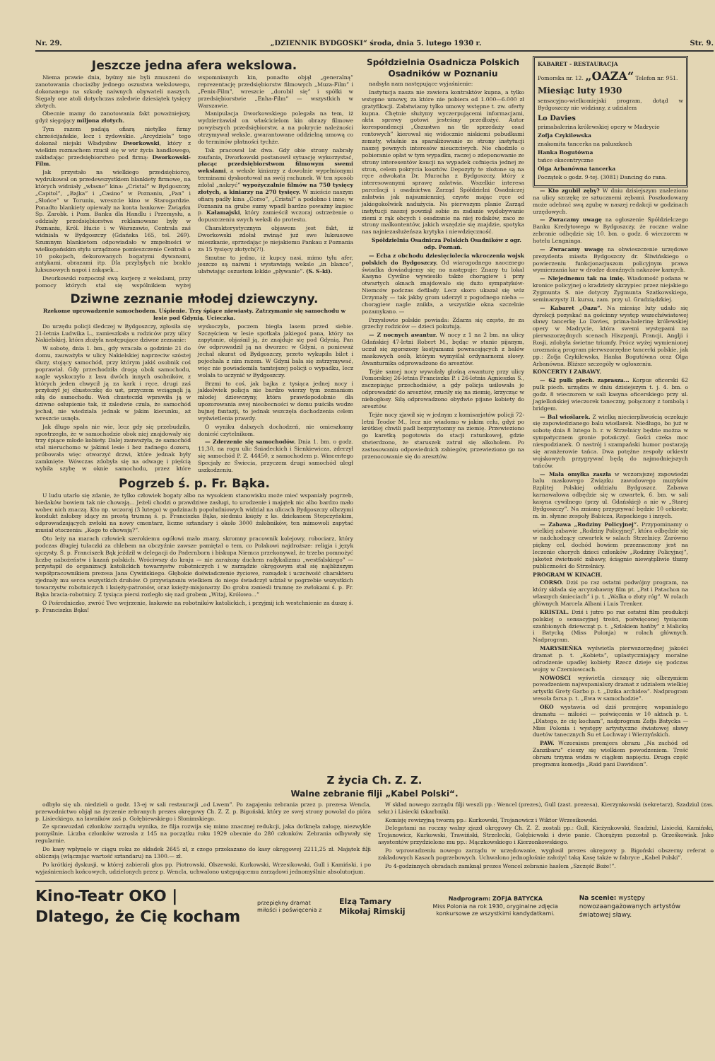Nr. 29. „DZIENNIK BYDGOSKI“ środa, dnia 5. lutego 1930 r. Str. 9.
Jeszcze jedna afera wekslowa.
Niema prawie dnia, byśmy nie byli zmuszeni do zanotowania chociażby jednego oszustwa wekslowego, dokonanego na szkodę naiwnych obywateli naszych. Sięgały one atoli dotychczas zaledwie dziesiątek tysięcy złotych.
Obecnie mamy do zanotowania fakt poważniejszy, gdyż sięgający miljona złotych.
Tym razem padają ofiarą nietylko firmy chrześcijańskie, lecz i żydowskie. „Arcydzieła“ tego dokonał niejaki Władysław Dworkowski, który z wielkim rozmachem rzucił się w wir życia handlowego, zakładając przedsiębiorstwo pod firmą: Dworkowski-Film.
Jak przystało na wielkiego przedsiębiorcę, wydrukował on przedewszystkiem blankiety firmowe, na których widniały „własne“ kina: „Cristal“ w Bydgoszczy, „Capitol“, „Bajka“ i „Casino“ w Poznaniu, „Pan“ i „Słońce“ w Toruniu, wreszcie kino w Starogardzie. Ponadto blankiety opiewały na konta bankowe: Związku Sp. Zarobk. i Pozn. Banku dla Handlu i Przemysłu, a oddziały przedsiębiorstwa reklamowane były w Poznaniu, Król. Hucie i w Warszawie, Centrala zaś widniała w Bydgoszczy (Gdańska 165, tel. 269). Szumnym blankietom odpowiadało w zmpełności w wielkopańskim stylu urządzone pomieszczenie Centrali o 10 pokojach, dekorowanych bogatymi dywanami, antykami, obrazami itp. Dla przybyłych nie brakło luksusowych napoi i zakąsek...
Dworkowski rozpoczął swą karjerę z wekslami, przy pomocy których stał się wspólnikiem wyżej wspomnianych kin, ponadto objął „generalną“ reprezentację przedsiębiorstw filmowych „Muza-Film“ i „Fenix-Film“, wreszcie „dorobił się“ i spółki w przedsiębiorstwie „Enha-Film“ — wszystkich w Warszawie.
Manipulacja Dworkowskiego polegała na tem, iż wydzierżawiał on właścicielom kin obrazy filmowe powyższych przedsiębiorstw, a na pokrycie należności otrzymywał weksle, gwarantowane oddzielną umową co do terminów płatności tychże.
Tak pracował lat dwa. Gdy obie strony nabrały zaufania, Dworkowski postanowił sytuację wykorzystać, płacąc przedsiębiorstwom filmowym swemi wekslami, a weksle kiniarzy z dowolnie wypełnionymi terminami dyskontował na swój rachunek. W ten sposób zdołał „nakryć“ wypożyczalnie filmów na 750 tysięcy złotych, a kiniarzy na 270 tysięcy. W mieście naszym ofiarą padły kina „Corso“, „Cristal“ a podobno i inne; w Poznaniu na grube sumy wpadł bardzo poważny kupiec p. Kałamajski, który zamieścił wczoraj ostrzeżenie o dopuszczeniu swych weksli do protestu.
Charakterystycznym objawem jest fakt, iż Dworkowski zdołał zwinąć już swe luksusowe mieszkanie, sprzedając je niejakiemu Pankau z Poznania za 15 tysięcy złotych(?!).
Smutne to jedno, iż kupcy nasi, mimo tylu afer, jeszcze są naiwni i wystawiają weksle „in blanco“, ułatwiając oszustom lekkie „pływanie“. (S. S-ki).
Dziwne zeznanie młodej dziewczyny.
Rzekome uprowadzenie samochodem. Uśpienie. Trzy śpiące niewiasty. Zatrzymanie się samochodu w lesie pod Gdynią. Ucieczka.
Do urzędu policji śledczej w Bydgoszczy, zgłosiła się 21-letnia Ludwika L., zamieszkała u rodziców przy ulicy Nakielskiej, która złożyła następujące dziwne zeznanie:
W sobotę, dnia 1. bm., gdy wracała o godzinie 21 do domu, zauważyła w ulicy Nakielskiej naprzeciw szóstej śluzy, stojący samochód, przy którym jakiś osobnik coś poprawiał. Gdy przechodziła drogą obok samochodu, nagle wyskoczyło z lasu dwóch innych osobników, z których jeden chwycił ją za kark i ręce, drugi zaś przyłożył jej chusteczkę do ust, przyczem wciągnęli ją siłą do samochodu. Woń chusteczki wprawiła ją w dziwne osłupienie tak, iż zaledwie czuła, że samochód jechał, nie wiedziała jednak w jakim kierunku, aż wreszcie usnęła.
Jak długo spała nie wie, lecz gdy się przebudziła, spostrzegła, że w samochodzie obok niej znajdowały się trzy śpiące młode kobiety. Dalej zauważyła, że samochód stał nieruchomo w jakimś lesie i bez żadnego dozoru, próbowała więc otworzyć drzwi, które jednak były zamknięte. Wówczas zdobyła się na odwagę i pięścią wybiła szybę w oknie samochodu, przez które wyskoczyła, poczem biegła lasem przed siebie. Szczęściem w lesie spotkała jakiegoś pana, który na zapytanie, objaśnił ją, że znajduje się pod Gdynią. Pan ów odprowadził ją na dworzec w Gdyni, a ponieważ jechał akurat od Bydgoszczy, przeto wykupiła bilet i pojechała z nim razem. W Gdyni bała się zatrzymywać, więc nie powiadomiła tamtejszej policji o wypadku, lecz wolała to uczynić w Bydgoszczy.
Brzmi to coś, jak bajka z tysiąca jednej nocy i jakkolwiek policja nie bardzo wierzy tym zeznaniom młodej dziewczyny, która prawdopodobnie dla upozorowania swej nieobecności w domu puściła wodze bujnej fantazji, to jednak wszczęła dochodzenia celem wyświetlenia prawdy.
O wyniku dalszych dochodzeń, nie omieszkamy donieść czytelnikom.
— Zderzenie się samochodów. Dnia 1. bm. o godz. 11,30, na rogu ulic Śniadeckich i Sienkiewicza, zderzył się samochód P. Z. 44450, z samochodem p. Wincentego Specjały ze Świecia, przyczem drugi samochód uległ uszkodzeniu.
Pogrzeb ś. p. Fr. Bąka.
U ludu utarło się zdanie, że tylko człowiek bogaty albo na wysokiem stanowisku może mieć wspaniały pogrzeb, biedaków bowiem tak nie chowają... Jeżeli chodzi o prawdziwe zasługi, to urodzenie i majątek nic albo bardzo mało wobec nich znaczą. Kto np. wczoraj (3 lutego) w godzinach popołudniowych widział na ulicach Bydgoszczy olbrzymi kondukt żałobny idący za prostą trumną ś. p. Franciszka Bąka, siedmiu księży z ks. dziekanem Stepczyńskim, odprowadzających zwłoki na nowy cmentarz, liczne sztandary i około 3000 żałobników, ten mimowoli zapytać musiał otoczenia: „Kogo to chowają?“.
Oto leży na marach człowiek szerokiemu ogółowi mało znany, skromny pracownik kolejowy, robociarz, który podczas długiej tułaczki za chlebem na obczyźnie zawsze pamiętał o tem, co Polakowi najdroższe: religja i język ojczysty. Ś. p. Franciszek Bąk jeździł w delegacji do Padernborn i biskupa Niemca przekonywał, że trzeba pomnożyć liczbę nabożeństw i kazań polskich. Wróciwszy do kraju — nie zarażony duchem radykalizmu „westfalskiego“ — przystąpił do organizacji katolickich towarzystw robotniczych i w zarządzie okręgowym stał się najbliższym współpracownikiem prezesa Jana Cywińskiego. Głębokie doświadczenie życiowe, rozsądek i uczciwość charakteru zjednały mu serca wszystkich druhów. O przywiązaniu wielkiem do niego świadczył udział w pogrzebie wszystkich towarzystw robotniczych i księży-patronów, oraz księży-misjonarzy. Do grobu zaniesli trumnę ze zwłokami ś. p. Fr. Bąka bracia-robotnicy. Z tysiąca piersi rozległo się nad grobem „Witaj, Królowo...“
O Pośredniczko, zwróć Twe wejrzenie, łaskawie na robotników katolickich, i przyjmij ich westchnienie za duszę ś. p. Franciszka Bąka!
Spółdzielnia Osadnicza Polskich Osadników w Poznaniu
nadsyła nam następujące wyjaśnienie:
Instytucja nasza nie zawiera kontraktów kupna, a tylko wstępne umowy, za które nie pobiera od 1.000—6.000 zł gratyfikacji. Załatwiamy tylko umowy wstępne t. zw. oferty kupna. Chętnie służymy wyczerpującemi informacjami, akta sprawy gotowi jesteśmy przedłożyć. Autor korespondencji „Oszustwa na tle sprzedaży osad rentowych“ kierował się widocznie niskiemi pobudkami zemsty, właśnie za sparaliżowanie ze strony instytucji naszej pewnych interesów nieuczciwych. Nie chodziło o pobieranie opłat w tym wypadku, raczej o zdeponowanie ze strony interesentów kaucji na wypadek cofnięcia jednej ze stron, celem pokrycia kosztów. Depozyty te złożone są na ręce adwokata Dr. Muracha z Bydgoszczy, który z interesowanymi sprawę załatwia. Wszelkie interesa parcelacji i osadnictwa Zarząd Spółdzielni Osadniczej załatwia jak najsumienniej, czyste mając ręce od jakiegokolwiek nadużycia. Na pierwszym planie Zarząd instytucji naszej powziął sobie za zadanie wydobywanie ziemi z rąk obcych i osadzanie na niej rodaków, zaco ze strony malkontentów, jakich wszędzie się znajdzie, spotyka nas najniezasłużeńsza krytyka i niewdzięczność.
Spółdzielnia Osadnicza Polskich Osadników z ogr. odp. Poznań.
— Echa z obchodu dziesięciolecia wkroczenia wojsk polskich do Bydgoszczy. Od wiarogodnego naocznego świadka dowiadujemy się no następuje: Znany tu lokal Kasyno Cywilne wywiesiło także chorągiew i przy otwartych oknach znajdowało się dużo sympatyków-Niemców podczas defilady. Lecz skoro ukazał się wóz Drzymały — tak jakby grom uderzył z pogodnego nieba — chorągiew nagle znikła, a wszystkie okna szczelnie pozamykano. —
Przysłowie polskie powiada: Zdarza się często, że za grzechy rodziców — dzieci pokutują.
— Z nocnych awantur. W nocy z 1 na 2 bm. na ulicy Gdańskiej 47-letni Robert M., będąc w stanie pijanym, uczuł się zgorszony kostjumami powracających z balów maskowych osób, którym wymyślał ordynarnemi słowy. Awanturnika odprowadzono do aresztów.
Tejże samej nocy wywołały głośną awanturę przy ulicy Pomorskiej 26-letnia Franciszka P. i 26-letnia Agnieszka S., zaczepiając przechodniów, a gdy policja usiłowała je odprowadzić do aresztów, rzuciły się na ziemię, krzycząc w niebogłosy. Siłą odprowadzono obydwie pijane kobiety do aresztów.
Tejże nocy zjawił się w jednym z komisarjatów policji 72-letni Teodor M., lecz nie wiadomo w jakim celu, gdyż po krótkiej chwili padł bezprzytomny na ziemię. Przewieziono go karetką pogotowia do stacji ratunkowej, gdzie stwierdzono, że staruszek zatruł się alkoholem. Po zastosowaniu odpowiednich zabiegów, przewieziono go na przenocowanie się do aresztów.
KABARET - RESTAURACJA
Pomorska nr. 12. „OAZA“ Telefon nr. 951.
Miesiąc luty 1930
sensacyjno-wielkomiejski program, dotąd w Bydgoszczy nie widziany, z udziałem
Lo Davies
primabalerina królewskiej opery w Madrycie
Zofja Czykilewska
znakomita tancerka na paluszkach
Hanka Bogutówna
tańce ekscentryczne
Olga Arbanówna tancerka
Początek o godz. 9-tej. (3081) Dancing do rana.
— Kto zgubił zęby? W dniu dzisiejszym znaleziono na ulicy szczękę ze sztucznemi zębami. Poszkodowany może odebrać swą zgubę w naszej redakcji w godzinach urzędowych.
— Zwracamy uwagę na ogłoszenie Spółdzielczego Banku Kredytowego w Bydgoszczy, że roczne walne zebranie odbędzie się 10. bm. o godz. 6 wieczorem w hotelu Lengninga.
— Zwracamy uwagę na obwieszczenie urzędowe prezydenta miasta Bydgoszczy dr. Śliwińskiego o powierzeniu funkcjonarjuszom policyjnym prawa wymierzania kar w drodze doraźnych nakazów karnych.
— Niejednemu tak na imię. Wiadomość podana w kronice policyjnej o kradzieży skrzypiec przez niejakiego Zygmunta S. nie dotyczy Zygmunta Szatkowskiego, seminarzysty II. kursu, zam. przy ul. Grudziądzkiej.
— Kabaret „Oaza“. Na miesiąc luty udało się dyrekcji pozyskać na gościnny występ wszechświatowej sławy tancerkę Lo Davies, prima-balerinę królewskiej opery w Madrycie, która swemi występami na pierwszorzędnych scenach Hiszpanji, Francji, Anglji i Rosji, zdobyła świetne triumfy. Prócz wyżej wymienionej urozmaicą program pierwszorzędne tancerki polskie, jak pp.: Zofja Czykilewska, Hanka Bogutówna oraz Olga Arbanówna. Bliższe szczegóły w ogłoszeniu.
KONCERTY I ZABAWY.
— 62 pułk piech. zaprasza... Korpus oficerski 62 pułk piech. urządza w dniu dzisiejszym t. j. 4. bm. o godz. 8 wieczorem w sali kasyna oficerskiego przy ul. Jagiellońskiej wieczorek taneczny, połączony z tombolą i bridgem.
— Bal wioślarek. Z wielką niecierpliwością oczekuje się zapowiedzianego balu wioślarek. Niedługo, bo już w sobotę dnia 8 lutego b. r. w Strzelnicy będzie można w sympatycznem gronie potańczyć. Gości czeka moc niespodzianek. O nastrój i szampański humor postarają się aranżerowie tańca. Dwa potężne zespoły orkiestr wojskowych przygrywać będą do najmodniejszych tańców.
— Mała omyłka zaszła w wczorajszej zapowiedzi balu maskowego Związku zawodowego muzyków Rzplitej Polskiej oddziału Bydgoszcz. Zabawa karnawałowa odbędzie się w czwartek, 6. bm. w sali kasyna cywilnego (przy ul. Gdańskiej) a nie w „Starej Bydgoszczy“. Na zmianę przygrywać będzie 10 orkiestr, m. in. słynne zespoły Babicza, Rapackiego i innych.
— Zabawa „Rodziny Policyjnej“. Przypominamy o wielkiej zabawie „Rodziny Policyjnej“, która odbędzie się w nadchodzący czwartek w salach Strzelnicy. Zarówno piękny cel, dochód bowiem przeznaczony jest na leczenie chorych dzieci członków „Rodziny Policyjnej“, jakoteż świetność zabawy, ściągnie niewątpliwie tłumy publiczności do Strzelnicy.
PROGRAM W KINACH.
CORSO. Dziś po raz ostatni podwójny program, na który składa się arcyzabawny film pt. „Pat i Patachon na własnych śmieciach“ i p. t. „Walka o złoty róg“. W rolach głównych Marcela Albani i Luis Trenker.
KRISTAL. Dziś i jutro po raz ostatni film produkcji polskiej o sensacyjnej treści, poświęconej tysiącom szańbionych dziewcząt p. t. „Szlakiem hańby“ z Malicką i Batycką (Miss Polonja) w rolach głównych. Nadprogram.
MARYSIEŃKA wyświetla pierwszorzędnej jakości dramat p. t. „Kobieta“, uplastyczniający moralne odrodzenie upadłej kobiety. Rzecz dzieje się podczas wojny w Czerniowcach.
NOWOŚCI wyświetla cieszący się olbrzymiem powodzeniem najwspanialszy dramat z udziałem wielkiej artystki Grety Garbo p. t. „Dzika archidea“. Nadprogram wesoła farsa p. t. „Ewa w samochodzie“.
OKO wystawia od dziś premjerę wspaniałego dramatu — miłości — poświęcenia w 10 aktach p. t. „Dlatego, że cię kocham“, nadprogram Zofja Batycka — Miss Polonia i występy artystyczne światowej sławy duetów tanecznych Su et Lochway i Wierzyńskich.
PAW. Wczoraisza premjera obrazu „Na zachód od Zanzibaru“ cieszy się wielkiem powodzeniem. Treść obrazu trzyma widza w ciągłem napięciu. Druga część programu komedja „Raid pani Dawidson“.
Z życia Ch. Z. Z.
Walne zebranie filji „Kabel Polski“.
odbyło się ub. niedzieli o godz. 13-ej w sali restauracji „od Lwem“. Po zagajeniu zebrania przez p. prezesa Wencla, przewodnictwo objął na życzenie zebranych prezes okręgowy Ch. Z. Z. p. Bigoński, który ze swej strony powołał do pióra p. Lisieckiego, na ławników zaś p. Gołębiewskiego i Słonimskiego.
Ze sprawozdań członków zarządu wynika, że filja rozwija się mimo znacznej redukcji, jaka dotknęła załogę, niezwykle pomyślnie. Liczba członków wzrosła z 145 na początku roku 1929 obecnie do 280 członków. Zebrania odbywały się regularnie.
Do kasy wpłynęło w ciągu roku ze składek 2645 zł, z czego przekazano do kasy okręgowej 2211,25 zł. Majątek filji obliczają (włączając wartość sztandaru) na 1300.— zł.
Po krótkiej dyskusji, w której zabierali głos pp. Piotrowski, Olszewski, Kurkowski, Wrzesikowski, Gull i Kamiński, i po wyjaśnieniach końcowych, udzielonych przez p. Wencla, uchwalono ustępującemu zarządowi jednomyślnie absolutorjum.
W skład nowego zarządu filji weszli pp.: Wencel (prezes), Gull (zast. prezesa), Kierzynkowski (sekretarz), Szadziul (zas. sekr.) i Lisiecki (skarbnik).
Komisję rewizyjną tworzą pp.: Kurkowski, Trojanowicz i Wiktor Wrzesikowski.
Delegatami na roczny walny zjazd okręgowy Ch. Z. Z. zostali pp.: Gull, Kieżynkowski, Szadziul, Lisiecki, Kamiński, Trojanowicz, Kurkowski, Trawiński, Strzelecki, Gołębiewski i dwie panie. Chorążym pozostał p. Grześkowiak. Jako asystentów przydzielono mu pp.: Mączkowskiego i Kierzonkowskiego.
Po wprowadzeniu nowego zarządu w urzędowanie, wygłosił prezes okręgowy p. Bigoński obszerny referat o zakładowych Kasach pogrzebowych. Uchwalono jednogłośnie założyć taką Kasę także w fabryce „Kabel Polski“.
Po 4-godzinnych obradach zamknął prezes Wencel zebranie hasłem „Szczęść Boże!“.
Kino-Teatr OKO | Dlatego, że Cię kocham przepiękny dramat miłości i poświęcenia z Elzą Tamary Mikołaj Rimskij Nadprogram: ZOFJA BATYCKA
Miss Polonia na rok 1930, oryginalne zdjęcia konkursowe ze wszystkimi kandydatkami. Na scenie: występy nowozaangażowanych artystów światowej sławy.